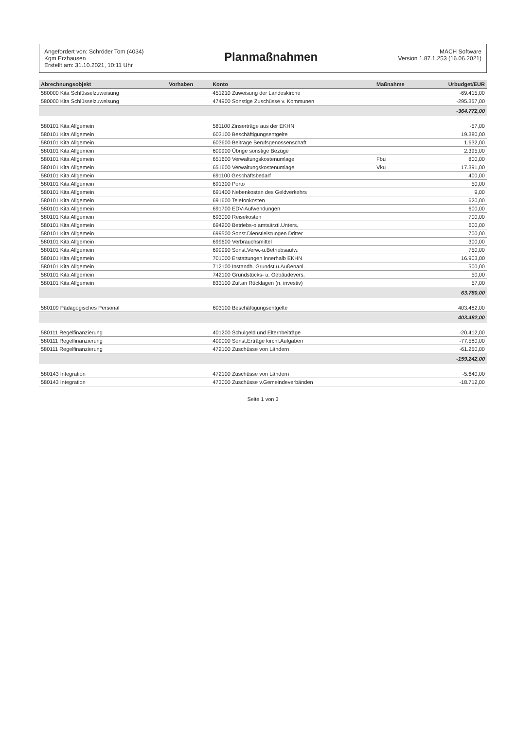Angefordert von: Schröder Tom (4034)
Kgm Erzhausen
Erstellt am: 31.10.2021, 10:11 Uhr
Planmaßnahmen
MACH Software
Version 1.87.1.253 (16.06.2021)
| Abrechnungsobjekt | Vorhaben | Konto | Maßnahme | Urbudget/EUR |
| --- | --- | --- | --- | --- |
| 580000 Kita Schlüsselzuweisung | | 451210 Zuweisung der Landeskirche | | -69.415,00 |
| 580000 Kita Schlüsselzuweisung | | 474900 Sonstige Zuschüsse v. Kommunen | | -295.357,00 |
| | | | | -364.772,00 |
| 580101 Kita Allgemein | | 581100 Zinserträge aus der EKHN | | -57,00 |
| 580101 Kita Allgemein | | 603100 Beschäftigungsentgelte | | 19.380,00 |
| 580101 Kita Allgemein | | 603600 Beiträge Berufsgenossenschaft | | 1.632,00 |
| 580101 Kita Allgemein | | 609900 Übrige sonstige Bezüge | | 2.395,00 |
| 580101 Kita Allgemein | | 651600 Verwaltungskostenumlage | Fbu | 800,00 |
| 580101 Kita Allgemein | | 651600 Verwaltungskostenumlage | Vku | 17.391,00 |
| 580101 Kita Allgemein | | 691100 Geschäftsbedarf | | 400,00 |
| 580101 Kita Allgemein | | 691300 Porto | | 50,00 |
| 580101 Kita Allgemein | | 691400 Nebenkosten des Geldverkehrs | | 9,00 |
| 580101 Kita Allgemein | | 691600 Telefonkosten | | 620,00 |
| 580101 Kita Allgemein | | 691700 EDV-Aufwendungen | | 600,00 |
| 580101 Kita Allgemein | | 693000 Reisekosten | | 700,00 |
| 580101 Kita Allgemein | | 694200 Betriebs-o.amtsärztl.Unters. | | 600,00 |
| 580101 Kita Allgemein | | 699500 Sonst.Dienstleistungen Dritter | | 700,00 |
| 580101 Kita Allgemein | | 699600 Verbrauchsmittel | | 300,00 |
| 580101 Kita Allgemein | | 699990 Sonst.Verw.-u.Betriebsaufw. | | 750,00 |
| 580101 Kita Allgemein | | 701000 Erstattungen innerhalb EKHN | | 16.903,00 |
| 580101 Kita Allgemein | | 712100 Instandh. Grundst.u.Außenanl. | | 500,00 |
| 580101 Kita Allgemein | | 742100 Grundstücks- u. Gebäudevers. | | 50,00 |
| 580101 Kita Allgemein | | 833100 Zuf.an Rücklagen (n. investiv) | | 57,00 |
| | | | | 63.780,00 |
| 580109 Pädagogisches Personal | | 603100 Beschäftigungsentgelte | | 403.482,00 |
| | | | | 403.482,00 |
| 580111 Regelfinanzierung | | 401200 Schulgeld und Elternbeiträge | | -20.412,00 |
| 580111 Regelfinanzierung | | 409000 Sonst.Erträge kirchl.Aufgaben | | -77.580,00 |
| 580111 Regelfinanzierung | | 472100 Zuschüsse von Ländern | | -61.250,00 |
| | | | | -159.242,00 |
| 580143 Integration | | 472100 Zuschüsse von Ländern | | -5.640,00 |
| 580143 Integration | | 473000 Zuschüsse v.Gemeindeverbänden | | -18.712,00 |
Seite 1 von 3